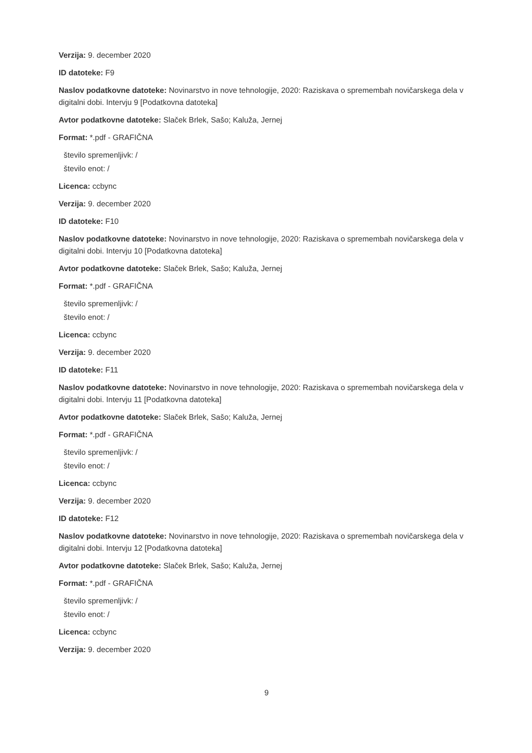Verzija: 9. december 2020
ID datoteke: F9
Naslov podatkovne datoteke: Novinarstvo in nove tehnologije, 2020: Raziskava o spremembah novičarskega dela v digitalni dobi. Intervju 9 [Podatkovna datoteka]
Avtor podatkovne datoteke: Slaček Brlek, Sašo; Kaluža, Jernej
Format: *.pdf - GRAFIČNA
število spremenljivk: /
število enot: /
Licenca: ccbync
Verzija: 9. december 2020
ID datoteke: F10
Naslov podatkovne datoteke: Novinarstvo in nove tehnologije, 2020: Raziskava o spremembah novičarskega dela v digitalni dobi. Intervju 10 [Podatkovna datoteka]
Avtor podatkovne datoteke: Slaček Brlek, Sašo; Kaluža, Jernej
Format: *.pdf - GRAFIČNA
število spremenljivk: /
število enot: /
Licenca: ccbync
Verzija: 9. december 2020
ID datoteke: F11
Naslov podatkovne datoteke: Novinarstvo in nove tehnologije, 2020: Raziskava o spremembah novičarskega dela v digitalni dobi. Intervju 11 [Podatkovna datoteka]
Avtor podatkovne datoteke: Slaček Brlek, Sašo; Kaluža, Jernej
Format: *.pdf - GRAFIČNA
število spremenljivk: /
število enot: /
Licenca: ccbync
Verzija: 9. december 2020
ID datoteke: F12
Naslov podatkovne datoteke: Novinarstvo in nove tehnologije, 2020: Raziskava o spremembah novičarskega dela v digitalni dobi. Intervju 12 [Podatkovna datoteka]
Avtor podatkovne datoteke: Slaček Brlek, Sašo; Kaluža, Jernej
Format: *.pdf - GRAFIČNA
število spremenljivk: /
število enot: /
Licenca: ccbync
Verzija: 9. december 2020
9